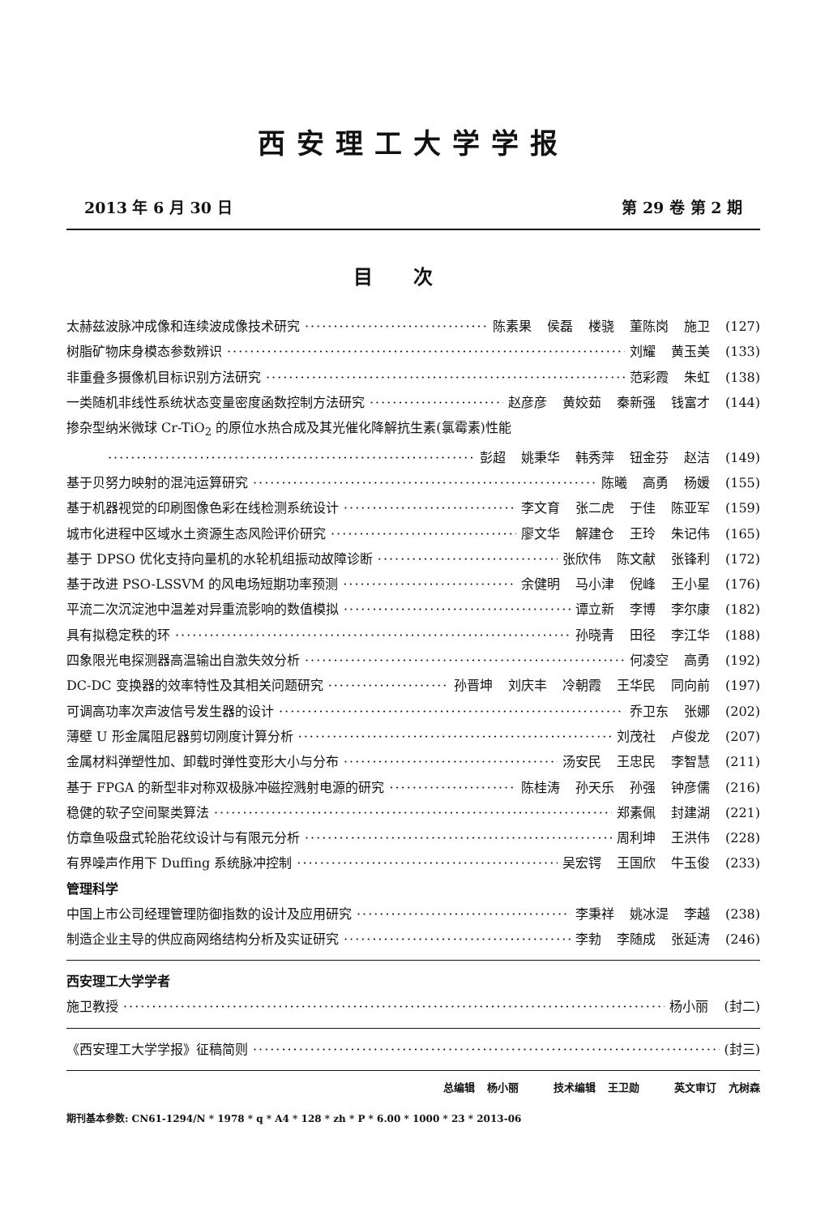西安理工大学学报
2013 年 6 月 30 日 第 29 卷 第 2 期
目次
太赫兹波脉冲成像和连续波成像技术研究 陈素果 侯磊 楼骁 董陈岗 施卫 (127)
树脂矿物床身模态参数辨识 刘耀 黄玉美 (133)
非重叠多摄像机目标识别方法研究 范彩霞 朱虹 (138)
一类随机非线性系统状态变量密度函数控制方法研究 赵彦彦 黄姣茹 秦新强 钱富才 (144)
掺杂型纳米微球 Cr-TiO<sub>2</sub> 的原位水热合成及其光催化降解抗生素(氯霉素)性能
彭超 姚秉华 韩秀萍 钮金芬 赵洁 (149)
基于贝努力映射的混沌运算研究 陈曦 高勇 杨媛 (155)
基于机器视觉的印刷图像色彩在线检测系统设计 李文育 张二虎 于佳 陈亚军 (159)
城市化进程中区域水土资源生态风险评价研究 廖文华 解建仓 王玲 朱记伟 (165)
基于 DPSO 优化支持向量机的水轮机组振动故障诊断 张欣伟 陈文献 张锋利 (172)
基于改进 PSO-LSSVM 的风电场短期功率预测 余健明 马小津 倪峰 王小星 (176)
平流二次沉淀池中温差对异重流影响的数值模拟 谭立新 李博 李尔康 (182)
具有拟稳定秩的环 孙晓青 田径 李江华 (188)
四象限光电探测器高温输出自激失效分析 何凌空 高勇 (192)
DC-DC 变换器的效率特性及其相关问题研究 孙晋坤 刘庆丰 冷朝霞 王华民 同向前 (197)
可调高功率次声波信号发生器的设计 乔卫东 张娜 (202)
薄壁 U 形金属阻尼器剪切刚度计算分析 刘茂社 卢俊龙 (207)
金属材料弹塑性加、卸载时弹性变形大小与分布 汤安民 王忠民 李智慧 (211)
基于 FPGA 的新型非对称双极脉冲磁控溅射电源的研究 陈桂涛 孙天乐 孙强 钟彦儒 (216)
稳健的软子空间聚类算法 郑素佩 封建湖 (221)
仿章鱼吸盘式轮胎花纹设计与有限元分析 周利坤 王洪伟 (228)
有界噪声作用下 Duffing 系统脉冲控制 吴宏锷 王国欣 牛玉俊 (233)
管理科学
中国上市公司经理管理防御指数的设计及应用研究 李秉祥 姚冰湜 李越 (238)
制造企业主导的供应商网络结构分析及实证研究 李勃 李随成 张延涛 (246)
西安理工大学学者
施卫教授 杨小丽 (封二)
《西安理工大学学报》征稿简则 (封三)
总编辑 杨小丽 技术编辑 王卫勋 英文审订 亢树森
期刊基本参数: CN61-1294/N * 1978 * q * A4 * 128 * zh * P * 6.00 * 1000 * 23 * 2013-06